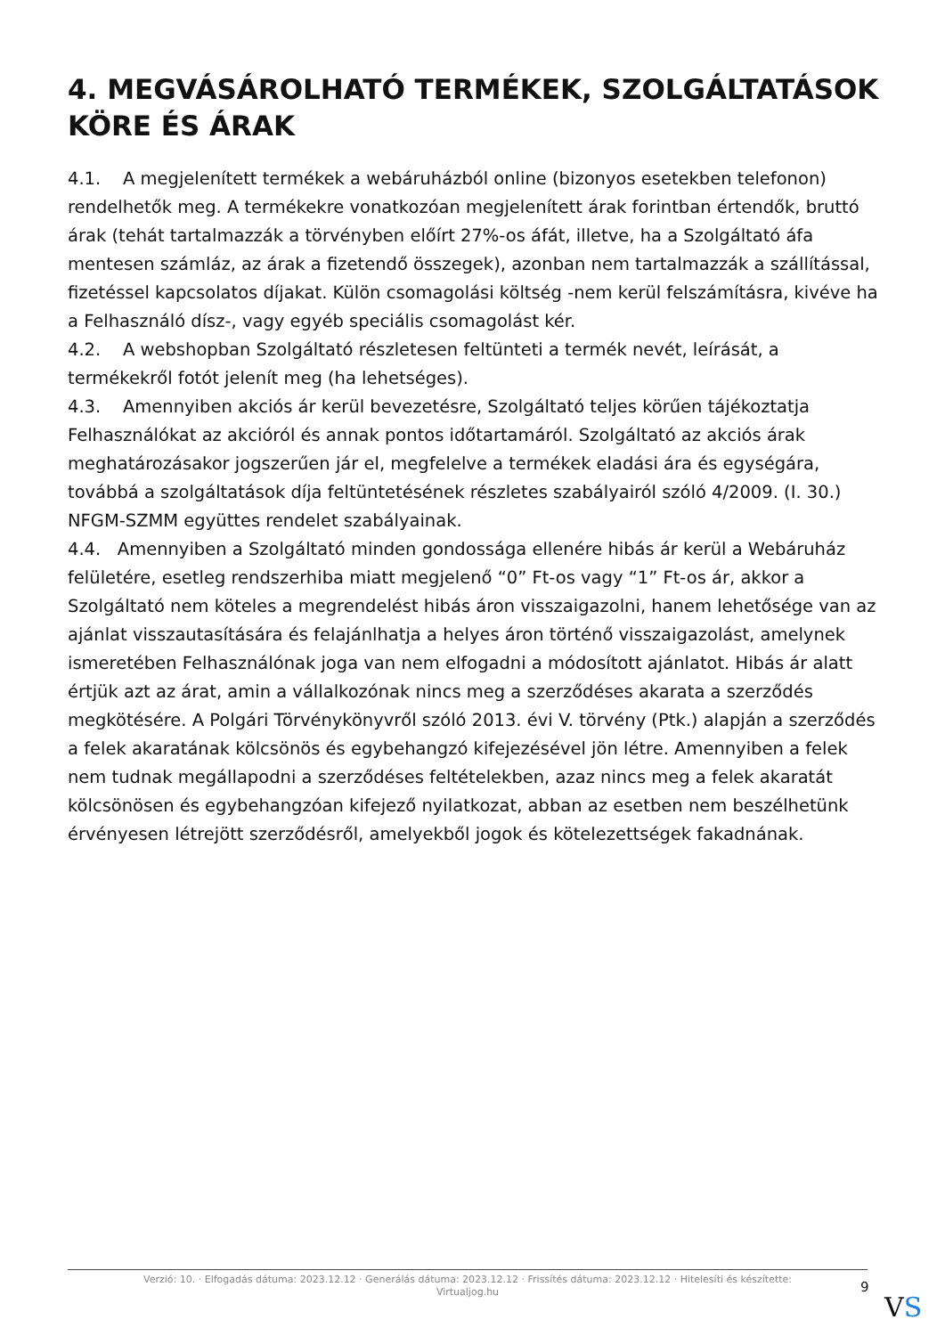4. MEGVÁSÁROLHATÓ TERMÉKEK, SZOLGÁLTATÁSOK KÖRE ÉS ÁRAK
4.1. A megjelenített termékek a webáruházból online (bizonyos esetekben telefonon) rendelhetők meg. A termékekre vonatkozóan megjelenített árak forintban értendők, bruttó árak (tehát tartalmazzák a törvényben előírt 27%-os áfát, illetve, ha a Szolgáltató áfa mentesen számláz, az árak a fizetendő összegek), azonban nem tartalmazzák a szállítással, fizetéssel kapcsolatos díjakat. Külön csomagolási költség -nem kerül felszámításra, kivéve ha a Felhasználó dísz-, vagy egyéb speciális csomagolást kér.
4.2. A webshopban Szolgáltató részletesen feltünteti a termék nevét, leírását, a termékekről fotót jelenít meg (ha lehetséges).
4.3. Amennyiben akciós ár kerül bevezetésre, Szolgáltató teljes körűen tájékoztatja Felhasználókat az akcióról és annak pontos időtartamáról. Szolgáltató az akciós árak meghatározásakor jogszerűen jár el, megfelelve a termékek eladási ára és egységára, továbbá a szolgáltatások díja feltüntetésének részletes szabályairól szóló 4/2009. (I. 30.) NFGM-SZMM együttes rendelet szabályainak.
4.4. Amennyiben a Szolgáltató minden gondossága ellenére hibás ár kerül a Webáruház felületére, esetleg rendszerhiba miatt megjelenő “0” Ft-os vagy “1” Ft-os ár, akkor a Szolgáltató nem köteles a megrendelést hibás áron visszaigazolni, hanem lehetősége van az ajánlat visszautasítására és felajánlhatja a helyes áron történő visszaigazolást, amelynek ismeretében Felhasználónak joga van nem elfogadni a módosított ajánlatot. Hibás ár alatt értjük azt az árat, amin a vállalkozónak nincs meg a szerződéses akarata a szerződés megkötésére. A Polgári Törvénykönyvről szóló 2013. évi V. törvény (Ptk.) alapján a szerződés a felek akaratának kölcsönös és egybehangzó kifejezésével jön létre. Amennyiben a felek nem tudnak megállapodni a szerződéses feltételekben, azaz nincs meg a felek akaratát kölcsönösen és egybehangzóan kifejező nyilatkozat, abban az esetben nem beszélhetünk érvényesen létrejött szerződésről, amelyekből jogok és kötelezettségek fakadnának.
Verzió: 10. · Elfogadás dátuma: 2023.12.12 · Generálás dátuma: 2023.12.12 · Frissítés dátuma: 2023.12.12 · Hitelesíti és készítette: Virtualjog.hu
9
VS